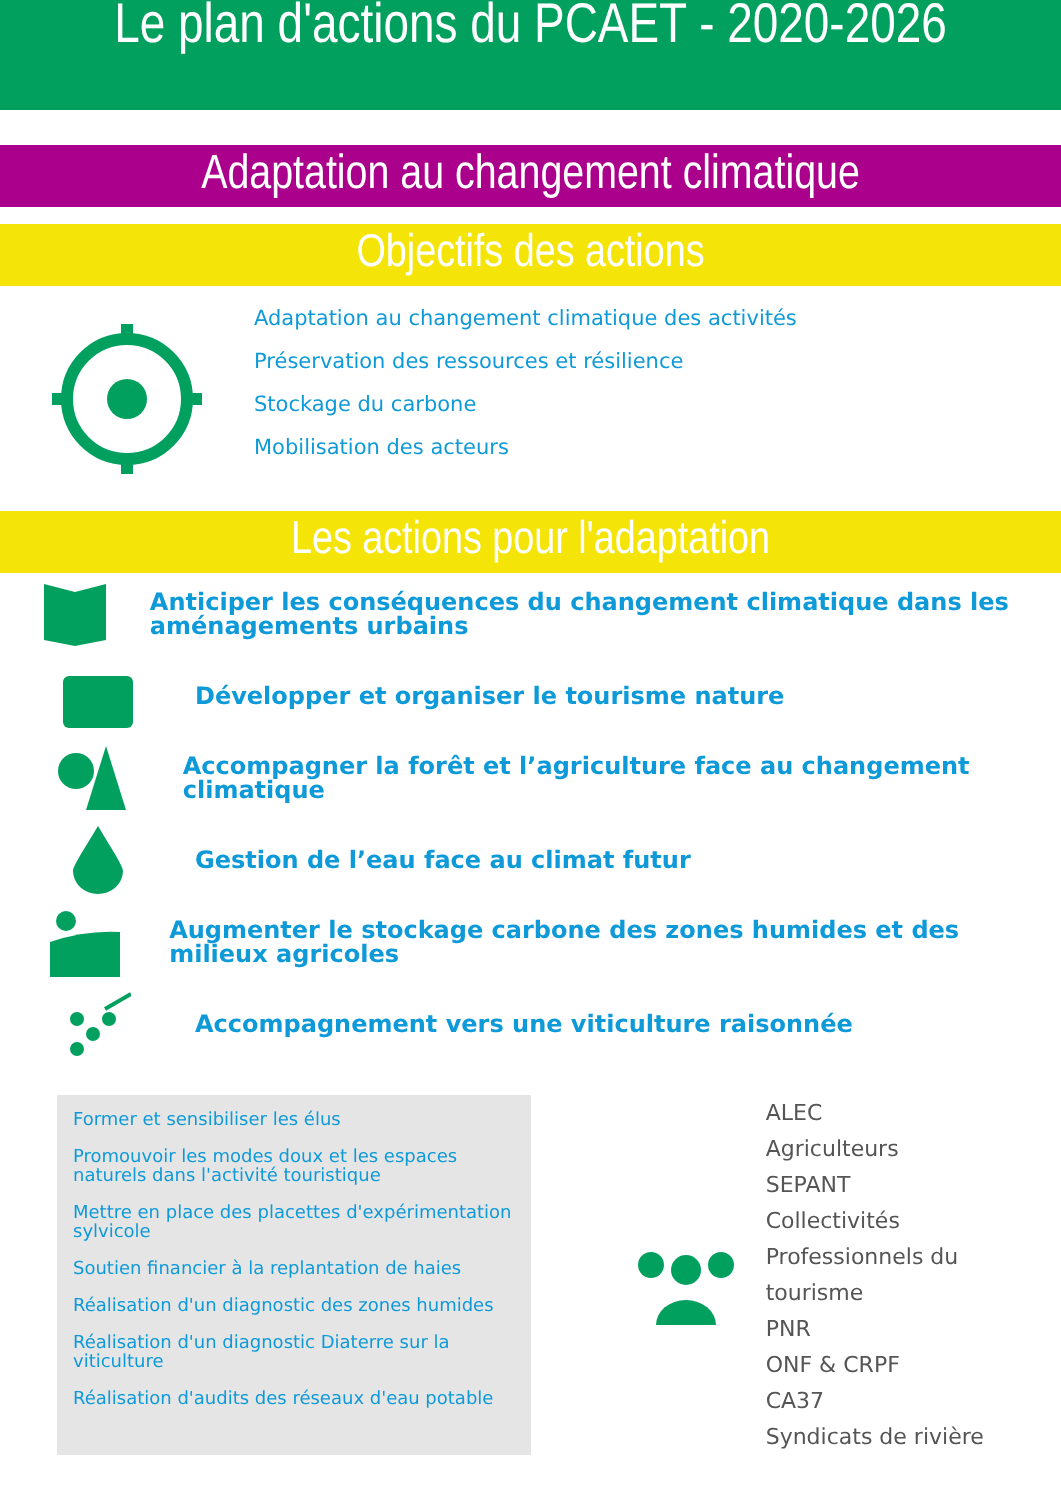Le plan d'actions du PCAET - 2020-2026
Adaptation au changement climatique
Objectifs des actions
Adaptation au changement climatique des activités
Préservation des ressources et résilience
Stockage du carbone
Mobilisation des acteurs
Les actions pour l'adaptation
Anticiper les conséquences du changement climatique dans les aménagements urbains
Développer et organiser le tourisme nature
Accompagner la forêt et l’agriculture face au changement climatique
Gestion de l’eau face au climat futur
Augmenter le stockage carbone des zones humides et des milieux agricoles
Accompagnement vers une viticulture raisonnée
Former et sensibiliser les élus
Promouvoir les modes doux et les espaces naturels dans l'activité touristique
Mettre en place des placettes d'expérimentation sylvicole
Soutien financier à la replantation de haies
Réalisation d'un diagnostic des zones humides
Réalisation d'un diagnostic Diaterre sur la viticulture
Réalisation d'audits des réseaux d'eau potable
ALEC
Agriculteurs
SEPANT
Collectivités
Professionnels du tourisme
PNR
ONF & CRPF
CA37
Syndicats de rivière